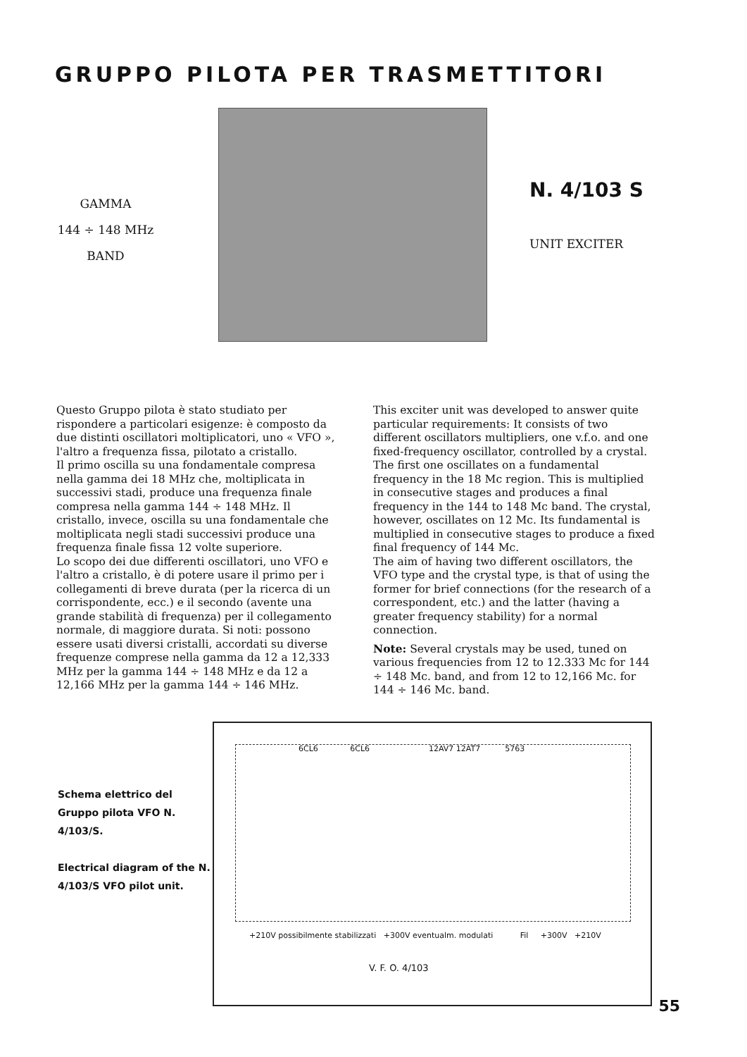GRUPPO PILOTA PER TRASMETTITORI
GAMMA
144 ÷ 148 MHz
BAND
N. 4/103 S
UNIT EXCITER
Questo Gruppo pilota è stato studiato per rispondere a particolari esigenze: è composto da due distinti oscillatori moltiplicatori, uno « VFO », l'altro a frequenza fissa, pilotato a cristallo.
Il primo oscilla su una fondamentale compresa nella gamma dei 18 MHz che, moltiplicata in successivi stadi, produce una frequenza finale compresa nella gamma 144 ÷ 148 MHz. Il cristallo, invece, oscilla su una fondamentale che moltiplicata negli stadi successivi produce una frequenza finale fissa 12 volte superiore.
Lo scopo dei due differenti oscillatori, uno VFO e l'altro a cristallo, è di potere usare il primo per i collegamenti di breve durata (per la ricerca di un corrispondente, ecc.) e il secondo (avente una grande stabilità di frequenza) per il collegamento normale, di maggiore durata. Si noti: possono essere usati diversi cristalli, accordati su diverse frequenze comprese nella gamma da 12 a 12,333 MHz per la gamma 144 ÷ 148 MHz e da 12 a 12,166 MHz per la gamma 144 ÷ 146 MHz.
This exciter unit was developed to answer quite particular requirements: It consists of two different oscillators multipliers, one v.f.o. and one fixed-frequency oscillator, controlled by a crystal.
The first one oscillates on a fundamental frequency in the 18 Mc region. This is multiplied in consecutive stages and produces a final frequency in the 144 to 148 Mc band. The crystal, however, oscillates on 12 Mc. Its fundamental is multiplied in consecutive stages to produce a fixed final frequency of 144 Mc.
The aim of having two different oscillators, the VFO type and the crystal type, is that of using the former for brief connections (for the research of a correspondent, etc.) and the latter (having a greater frequency stability) for a normal connection.
Note: Several crystals may be used, tuned on various frequencies from 12 to 12.333 Mc for 144 ÷ 148 Mc. band, and from 12 to 12,166 Mc. for 144 ÷ 146 Mc. band.
Schema elettrico del Gruppo pilota VFO N. 4/103/S.
Electrical diagram of the N. 4/103/S VFO pilot unit.
6CL6 6CL6 12AV7 12AT7 5763
+210V possibilmente stabilizzati +300V eventualm. modulati Fil +300V +210V
V. F. O. 4/103
55